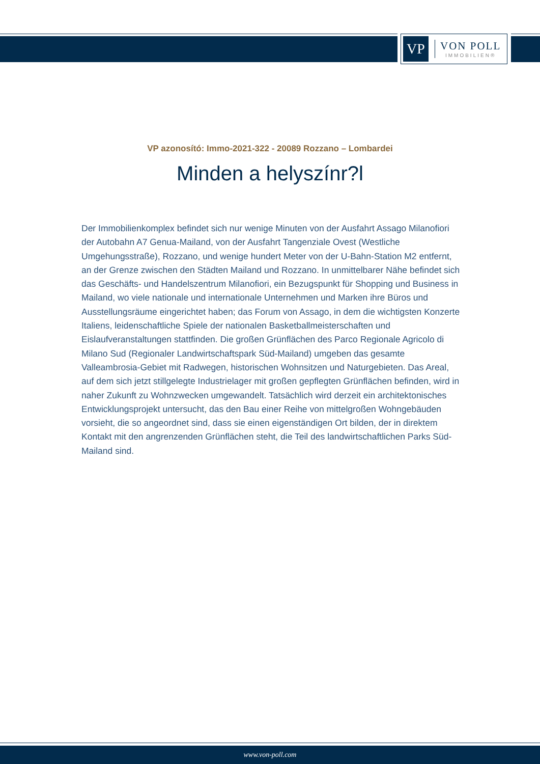VP
VON POLL
IMMOBILIEN®
VP azonosító: Immo-2021-322 - 20089 Rozzano – Lombardei
Minden a helyszínr?l
Der Immobilienkomplex befindet sich nur wenige Minuten von der Ausfahrt Assago Milanofiori der Autobahn A7 Genua-Mailand, von der Ausfahrt Tangenziale Ovest (Westliche Umgehungsstraße), Rozzano, und wenige hundert Meter von der U-Bahn-Station M2 entfernt, an der Grenze zwischen den Städten Mailand und Rozzano. In unmittelbarer Nähe befindet sich das Geschäfts- und Handelszentrum Milanofiori, ein Bezugspunkt für Shopping und Business in Mailand, wo viele nationale und internationale Unternehmen und Marken ihre Büros und Ausstellungsräume eingerichtet haben; das Forum von Assago, in dem die wichtigsten Konzerte Italiens, leidenschaftliche Spiele der nationalen Basketballmeisterschaften und Eislaufveranstaltungen stattfinden. Die großen Grünflächen des Parco Regionale Agricolo di Milano Sud (Regionaler Landwirtschaftspark Süd-Mailand) umgeben das gesamte Valleambrosia-Gebiet mit Radwegen, historischen Wohnsitzen und Naturgebieten. Das Areal, auf dem sich jetzt stillgelegte Industrielager mit großen gepflegten Grünflächen befinden, wird in naher Zukunft zu Wohnzwecken umgewandelt. Tatsächlich wird derzeit ein architektonisches Entwicklungsprojekt untersucht, das den Bau einer Reihe von mittelgroßen Wohngebäuden vorsieht, die so angeordnet sind, dass sie einen eigenständigen Ort bilden, der in direktem Kontakt mit den angrenzenden Grünflächen steht, die Teil des landwirtschaftlichen Parks Süd-Mailand sind.
www.von-poll.com